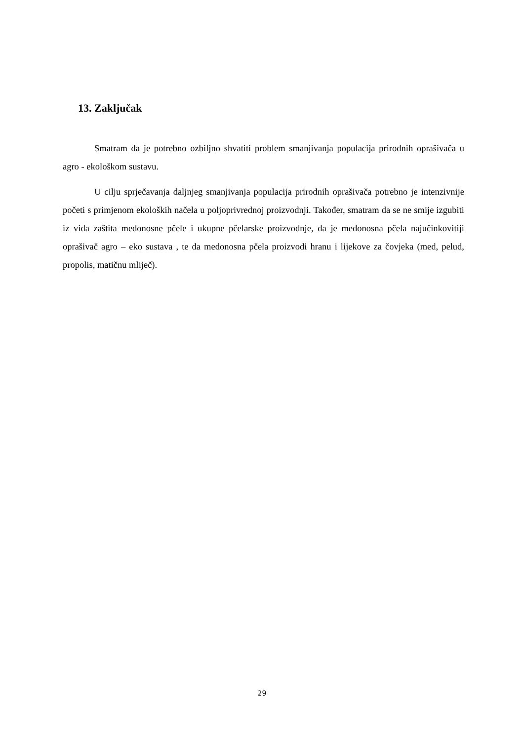13. Zaključak
Smatram da je potrebno ozbiljno shvatiti problem smanjivanja populacija prirodnih oprašivača u agro - ekološkom sustavu.
U cilju sprječavanja daljnjeg smanjivanja populacija prirodnih oprašivača potrebno je intenzivnije početi s primjenom ekoloških načela u poljoprivrednoj proizvodnji. Također, smatram da se ne smije izgubiti iz vida zaštita medonosne pčele i ukupne pčelarske proizvodnje, da je medonosna pčela najučinkovitiji oprašivač agro – eko sustava , te da medonosna pčela proizvodi hranu i lijekove za čovjeka (med, pelud, propolis, matičnu mliječ).
29